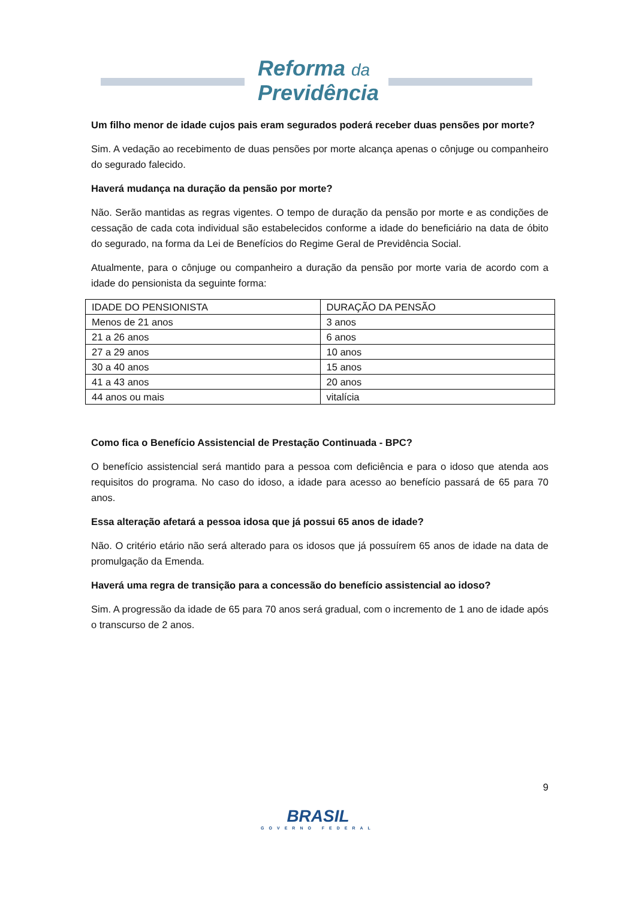Reforma da
Previdência
Um filho menor de idade cujos pais eram segurados poderá receber duas pensões por morte?
Sim. A vedação ao recebimento de duas pensões por morte alcança apenas o cônjuge ou companheiro do segurado falecido.
Haverá mudança na duração da pensão por morte?
Não. Serão mantidas as regras vigentes. O tempo de duração da pensão por morte e as condições de cessação de cada cota individual são estabelecidos conforme a idade do beneficiário na data de óbito do segurado, na forma da Lei de Benefícios do Regime Geral de Previdência Social.
Atualmente, para o cônjuge ou companheiro a duração da pensão por morte varia de acordo com a idade do pensionista da seguinte forma:
| IDADE DO PENSIONISTA | DURAÇÃO DA PENSÃO |
| Menos de 21 anos | 3 anos |
| 21 a 26 anos | 6 anos |
| 27 a 29 anos | 10 anos |
| 30 a 40 anos | 15 anos |
| 41 a 43 anos | 20 anos |
| 44 anos ou mais | vitalícia |
Como fica o Benefício Assistencial de Prestação Continuada - BPC?
O benefício assistencial será mantido para a pessoa com deficiência e para o idoso que atenda aos requisitos do programa. No caso do idoso, a idade para acesso ao benefício passará de 65 para 70 anos.
Essa alteração afetará a pessoa idosa que já possui 65 anos de idade?
Não. O critério etário não será alterado para os idosos que já possuírem 65 anos de idade na data de promulgação da Emenda.
Haverá uma regra de transição para a concessão do benefício assistencial ao idoso?
Sim. A progressão da idade de 65 para 70 anos será gradual, com o incremento de 1 ano de idade após o transcurso de 2 anos.
9
BRASIL
GOVERNO FEDERAL